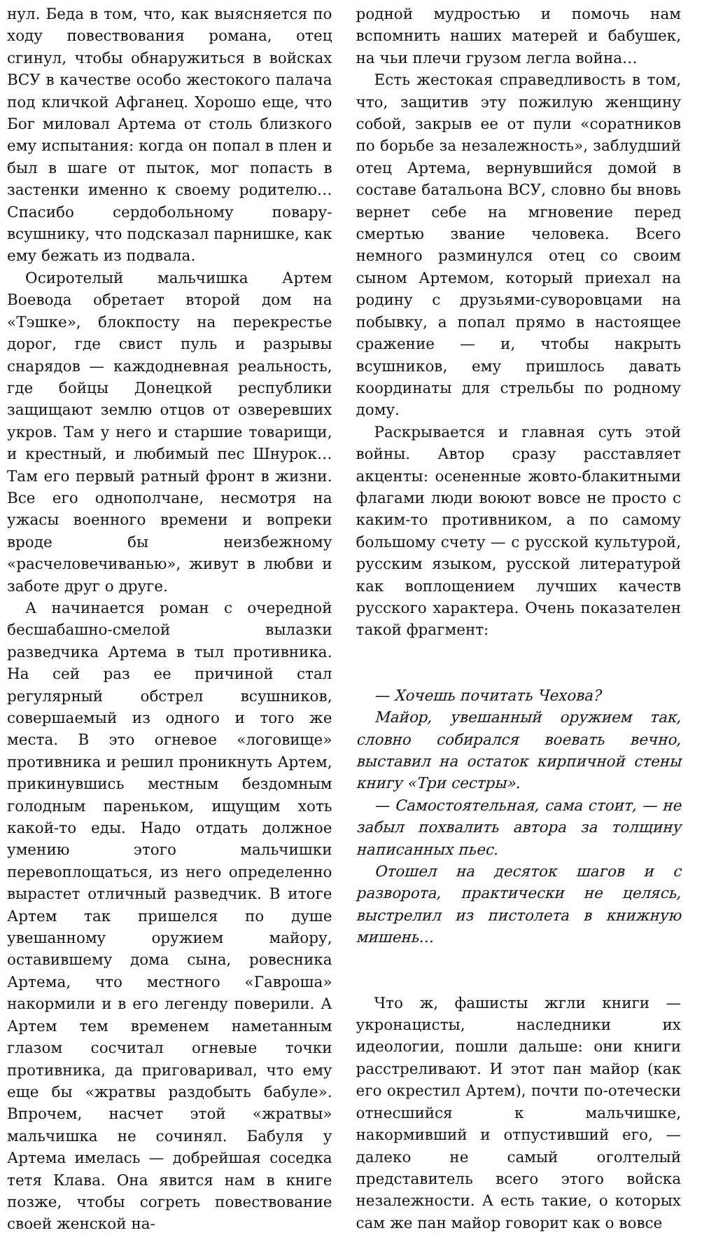нул. Беда в том, что, как выясняется по ходу повествования романа, отец сгинул, чтобы обнаружиться в войсках ВСУ в качестве особо жестокого палача под кличкой Афганец. Хорошо еще, что Бог миловал Артема от столь близкого ему испытания: когда он попал в плен и был в шаге от пыток, мог попасть в застенки именно к своему родителю… Спасибо сердобольному повару-всушнику, что подсказал парнишке, как ему бежать из подвала.
Осиротелый мальчишка Артем Воевода обретает второй дом на «Тэшке», блокпосту на перекрестье дорог, где свист пуль и разрывы снарядов — каждодневная реальность, где бойцы Донецкой республики защищают землю отцов от озверевших укров. Там у него и старшие товарищи, и крестный, и любимый пес Шнурок…Там его первый ратный фронт в жизни. Все его однополчане, несмотря на ужасы военного времени и вопреки вроде бы неизбежному «расчеловечиванью», живут в любви и заботе друг о друге.
А начинается роман с очередной бесшабашно-смелой вылазки разведчика Артема в тыл противника. На сей раз ее причиной стал регулярный обстрел всушников, совершаемый из одного и того же места. В это огневое «логовище» противника и решил проникнуть Артем, прикинувшись местным бездомным голодным пареньком, ищущим хоть какой-то еды. Надо отдать должное умению этого мальчишки перевоплощаться, из него определенно вырастет отличный разведчик. В итоге Артем так пришелся по душе увешанному оружием майору, оставившему дома сына, ровесника Артема, что местного «Гавроша» накормили и в его легенду поверили. А Артем тем временем наметанным глазом сосчитал огневые точки противника, да приговаривал, что ему еще бы «жратвы раздобыть бабуле». Впрочем, насчет этой «жратвы» мальчишка не сочинял. Бабуля у Артема имелась — добрейшая соседка тетя Клава. Она явится нам в книге позже, чтобы согреть повествование своей женской на-
родной мудростью и помочь нам вспомнить наших матерей и бабушек, на чьи плечи грузом легла война…
Есть жестокая справедливость в том, что, защитив эту пожилую женщину собой, закрыв ее от пули «соратников по борьбе за незалежность», заблудший отец Артема, вернувшийся домой в составе батальона ВСУ, словно бы вновь вернет себе на мгновение перед смертью звание человека. Всего немного разминулся отец со своим сыном Артемом, который приехал на родину с друзьями-суворовцами на побывку, а попал прямо в настоящее сражение — и, чтобы накрыть всушников, ему пришлось давать координаты для стрельбы по родному дому.
Раскрывается и главная суть этой войны. Автор сразу расставляет акценты: осененные жовто-блакитными флагами люди воюют вовсе не просто с каким-то противником, а по самому большому счету — с русской культурой, русским языком, русской литературой как воплощением лучших качеств русского характера. Очень показателен такой фрагмент:
— Хочешь почитать Чехова?
Майор, увешанный оружием так, словно собирался воевать вечно, выставил на остаток кирпичной стены книгу «Три сестры».
— Самостоятельная, сама стоит, — не забыл похвалить автора за толщину написанных пьес.
Отошел на десяток шагов и с разворота, практически не целясь, выстрелил из пистолета в книжную мишень…
Что ж, фашисты жгли книги — укронацисты, наследники их идеологии, пошли дальше: они книги расстреливают. И этот пан майор (как его окрестил Артем), почти по-отечески отнесшийся к мальчишке, накормивший и отпустивший его, — далеко не самый оголтелый представитель всего этого войска незалежности. А есть такие, о которых сам же пан майор говорит как о вовсе